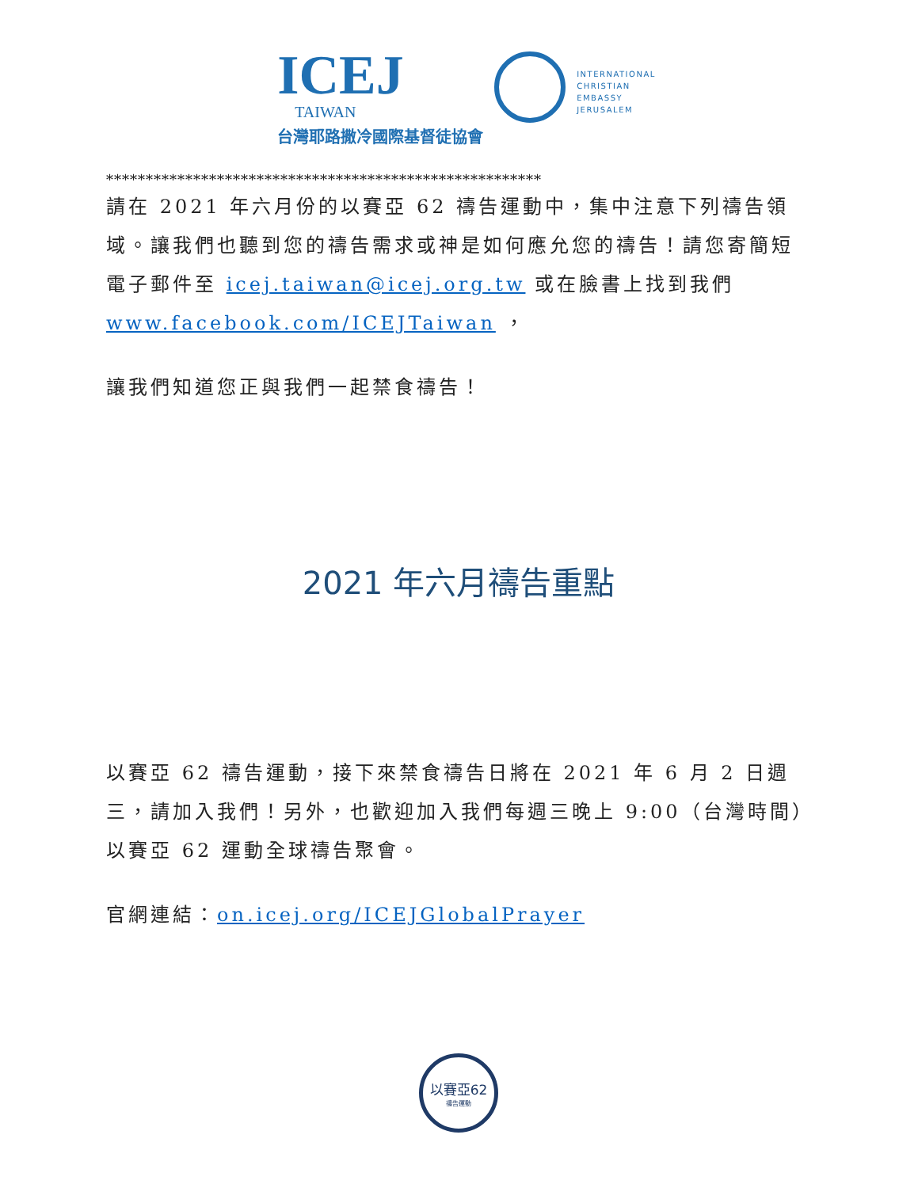ICEJ
TAIWAN
台灣耶路撒冷國際基督徒協會
INTERNATIONAL
CHRISTIAN
EMBASSY
JERUSALEM
*******************************************************
請在 2021 年六月份的以賽亞 62 禱告運動中，集中注意下列禱告領域。讓我們也聽到您的禱告需求或神是如何應允您的禱告！請您寄簡短電子郵件至 icej.taiwan@icej.org.tw 或在臉書上找到我們 www.facebook.com/ICEJTaiwan ，
讓我們知道您正與我們一起禁食禱告！
2021 年六月禱告重點
以賽亞 62 禱告運動，接下來禁食禱告日將在 2021 年 6 月 2 日週三，請加入我們！另外，也歡迎加入我們每週三晚上 9:00（台灣時間）以賽亞 62 運動全球禱告聚會。
官網連結：on.icej.org/ICEJGlobalPrayer
以賽亞62
禱告運動